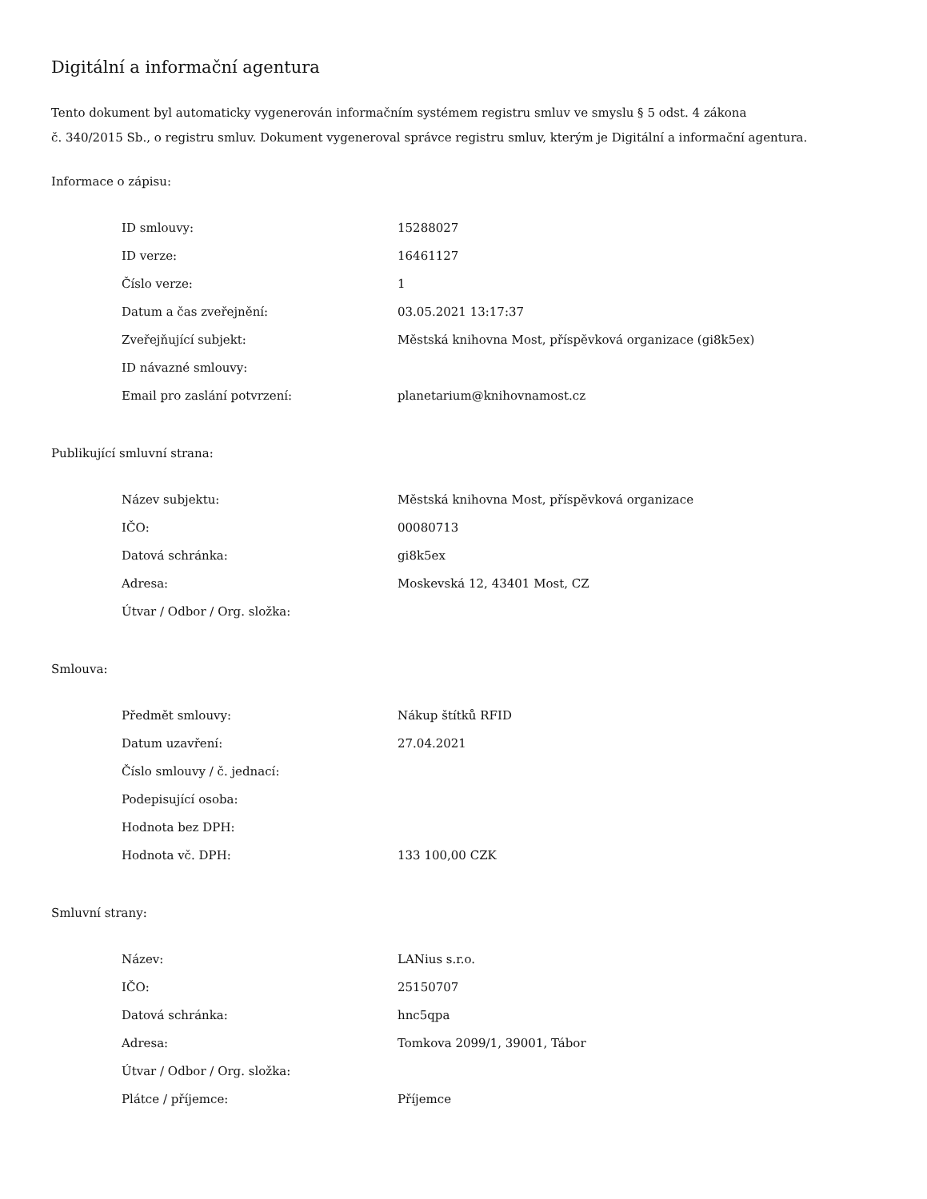Digitální a informační agentura
Tento dokument byl automaticky vygenerován informačním systémem registru smluv ve smyslu § 5 odst. 4 zákona
č. 340/2015 Sb., o registru smluv. Dokument vygeneroval správce registru smluv, kterým je Digitální a informační agentura.
Informace o zápisu:
| ID smlouvy: | 15288027 |
| ID verze: | 16461127 |
| Číslo verze: | 1 |
| Datum a čas zveřejnění: | 03.05.2021 13:17:37 |
| Zveřejňující subjekt: | Městská knihovna Most, příspěvková organizace (gi8k5ex) |
| ID návazné smlouvy: | |
| Email pro zaslání potvrzení: | planetarium@knihovnamost.cz |
Publikující smluvní strana:
| Název subjektu: | Městská knihovna Most, příspěvková organizace |
| IČO: | 00080713 |
| Datová schránka: | gi8k5ex |
| Adresa: | Moskevská 12, 43401 Most, CZ |
| Útvar / Odbor / Org. složka: | |
Smlouva:
| Předmět smlouvy: | Nákup štítků RFID |
| Datum uzavření: | 27.04.2021 |
| Číslo smlouvy / č. jednací: | |
| Podepisující osoba: | |
| Hodnota bez DPH: | |
| Hodnota vč. DPH: | 133 100,00 CZK |
Smluvní strany:
| Název: | LANius s.r.o. |
| IČO: | 25150707 |
| Datová schránka: | hnc5qpa |
| Adresa: | Tomkova 2099/1, 39001, Tábor |
| Útvar / Odbor / Org. složka: | |
| Plátce / příjemce: | Příjemce |